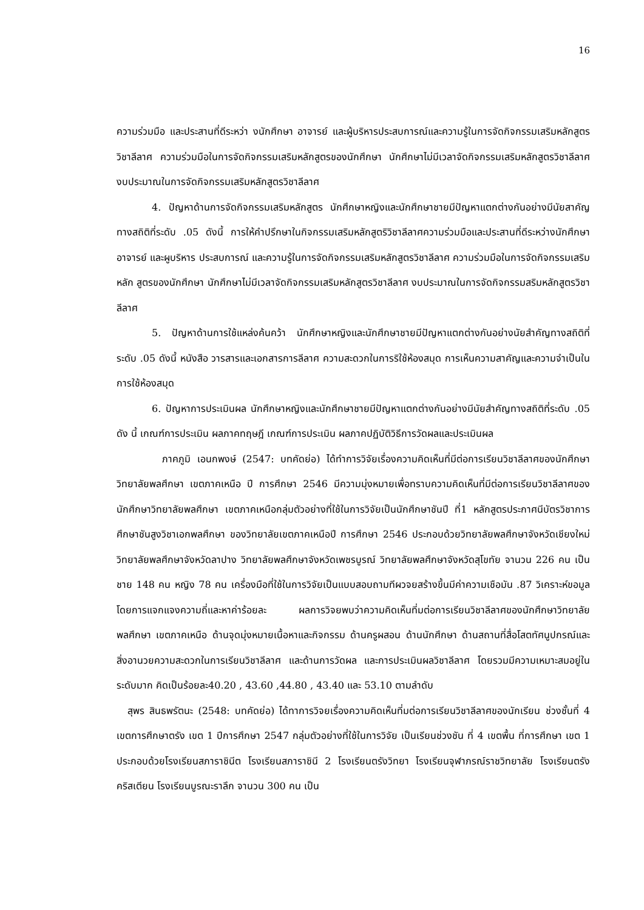16
ความร่วมมือ และประสานที่ดีระหว่า งนักศึกษา อาจารย์ และผู้บริหารประสบการณ์และความรู้ในการจัดกิจกรรมเสริมหลักสูตรวิชาลีลาศ ความร่วมมือในการจัดกิจกรรมเสริมหลักสูตรของนักศึกษา นักศึกษาไม่มีเวลาจัดกิจกรรมเสริมหลักสูตรวิชาลีลาศ งบประมาณในการจัดกิจกรรมเสริมหลักสูตรวิชาลีลาศ
4. ปัญหาด้านการจัดกิจกรรมเสริมหลักสูตร นักศึกษาหญิงและนักศึกษาชายมีปัญหาแตกต่างกันอย่างมีนัยสาคัญทางสถิติที่ระดับ .05 ดังนี้ การให้คำปรึกษาในกิจกรรมเสริมหลักสูตริวิชาลีลาศความร่วมมือและประสานที่ดีระหว่างนักศึกษา อาจารย์ และผูบริหาร ประสบการณ์ และความรู้ในการจัดกิจกรรมเสริมหลักสูตรวิชาลีลาศ ความร่วมมือในการจัดกิจกรรมเสริมหลัก สูตรของนักศึกษา นักศึกษาไม่มีเวลาจัดกิจกรรมเสริมหลักสูตรวิชาลีลาศ งบประมาณในการจัดกิจกรรมสริมหลักสูตรวิชาลีลาศ
5. ปัญหาด้านการใช้แหล่งค้นคว้า นักศึกษาหญิงและนักศึกษาชายมีปัญหาแตกต่างกันอย่างนัยสำคัญทางสถิติที่ระดับ .05 ดังนี้ หนังสือ วารสารและเอกสารการลีลาศ ความสะดวกในการริใช้ห้องสมุด การเห็นความสาคัญและความจำเป็นในการใช้ห้องสมุด
6. ปัญหาการประเมินผล นักศึกษาหญิงและนักศึกษาชายมีปัญหาแตกต่างกันอย่างมีนัยสำคัญทางสถิติที่ระดับ .05 ดัง นี้ เกณฑ์การประเมิน ผลภาคทฤษฎี เกณฑ์การประเมิน ผลภาคปฏิบัติวิธีการวัดผลและประเมินผล
ภาคภูมิ เอนกพงษ์ (2547: บทคัดย่อ) ได้ทำการวิจัยเรื่องความคิดเห็นที่มีต่อการเรียนวิชาลีลาศของนักศึกษาวิทยาลัยพลศึกษา เขตภาคเหนือ ปี การศึกษา 2546 มีความมุ่งหมายเพื่อทราบความคิดเห็นที่มีต่อการเรียนวิชาลีลาศของนักศึกษาวิทยาลัยพลศึกษา เขตภาคเหนือกลุ่มตัวอย่างที่ใช้ในการวิจัยเป็นนักศึกษาชันปี ที่1 หลักสูตรประกาศนีบัตรวิชาการศึกษาชันสูงวิชาเอกพลศึกษา ของวิทยาลัยเขตภาคเหนือปี การศึกษา 2546 ประกอบด้วยวิทยาลัยพลศึกษาจังหวัดเชียงใหม่ วิทยาลัยพลศึกษาจังหวัดลาปาง วิทยาลัยพลศึกษาจังหวัดเพชรบูรณ์ วิทยาลัยพลศึกษาจังหวัดสุโขทัย จานวน 226 คน เป็นชาย 148 คน หญิง 78 คน เครื่องมือที่ใช้ในการวิจัยเป็นแบบสอบถามทีผวจยสร้างขึ้นมีค่าความเชือมัน .87 วิเคราะห์ขอมูลโดยการแจกแจงความถี่และหาค่าร้อยละ ผลการวิจยพบว่าความคิดเห็นที่มต่อการเรียนวิชาลีลาศของนักศึกษาวิทยาลัยพลศึกษา เขตภาคเหนือ ด้านจุดมุ่งหมายเนื้อหาและกิจกรรม ด้านครูผสอน ด้านนักศึกษา ด้านสถานที่สื่อโสตทัศนูปกรณ์และสิ่งอานวยความสะดวกในการเรียนวิชาลีลาศ และด้านการวัดผล และการประเมินผลวิชาลีลาศ โดยรวมมีความเหมาะสมอยู่ในระดับมาก คิดเป็นร้อยละ40.20 , 43.60 ,44.80 , 43.40 และ 53.10 ตามลำดับ
สุพร สินธพรัตนะ (2548: บทคัดย่อ) ได้ทาการวิจยเรื่องความคิดเห็นที่มต่อการเรียนวิชาลีลาศของนักเรียน ช่วงชั้นที่ 4 เขตการศึกษาตรัง เขต 1 ปีการศึกษา 2547 กลุ่มตัวอย่างที่ใช้ในการวิจัย เป็นเรียนช่วงชัน ที่ 4 เขตพื้น ที่การศึกษา เขต 1 ประกอบด้วยโรงเรียนสภาราชินีต โรงเรียนสภาราชินี 2 โรงเรียนตรังวิทยา โรงเรียนจุฬาภรณ์ราชวิทยาลัย โรงเรียนตรังคริสเตียน โรงเรียนบูรณะราลึก จานวน 300 คน เป็น